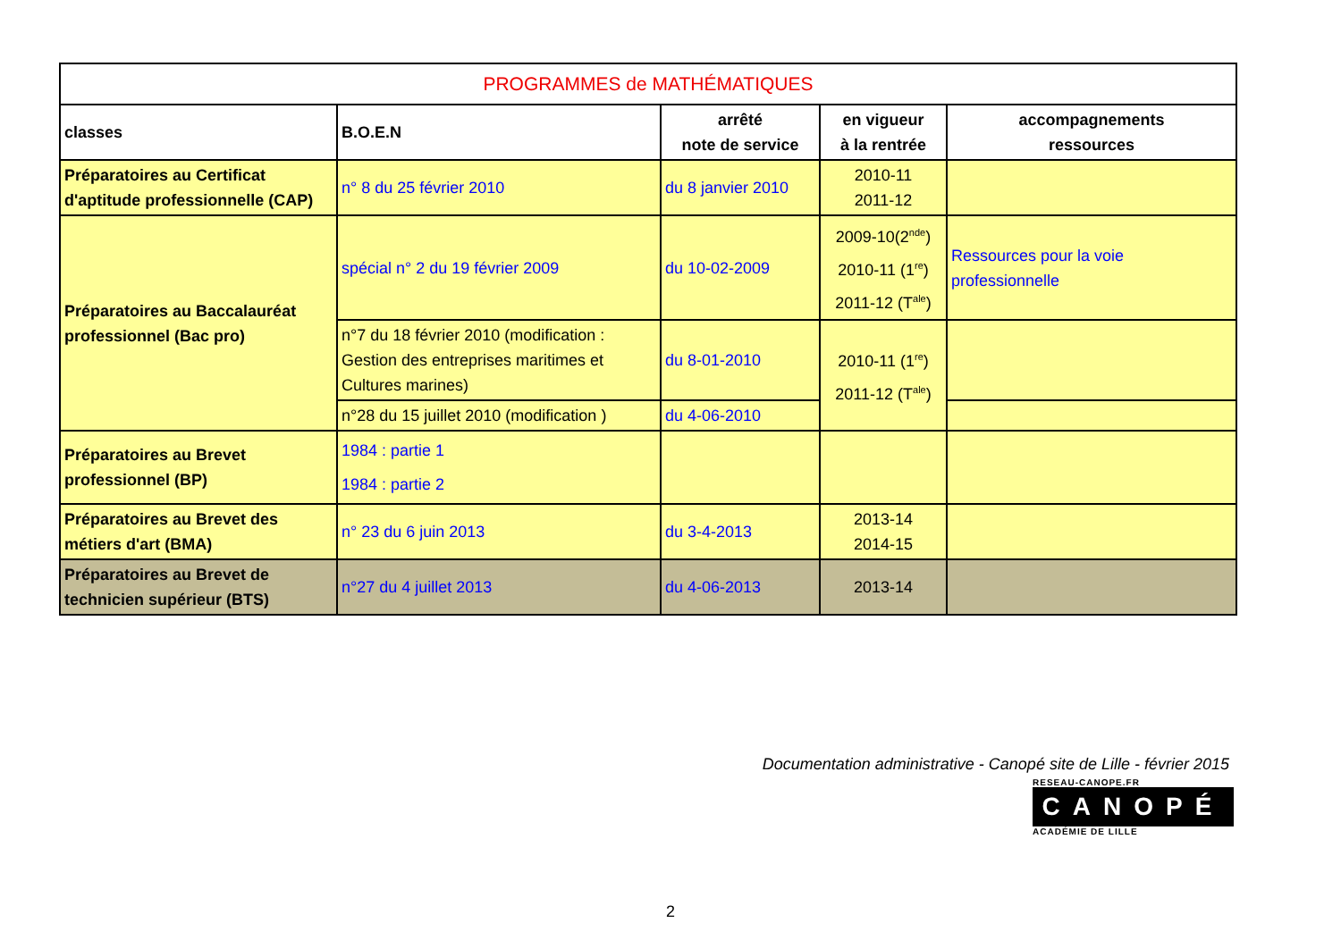| PROGRAMMES de MATHÉMATIQUES | | | | |
| classes | B.O.E.N | arrêté note de service | en vigueur à la rentrée | accompagnements ressources |
| Préparatoires au Certificat d'aptitude professionnelle (CAP) | n° 8 du 25 février 2010 | du 8 janvier 2010 | 2010-11 2011-12 | |
| Préparatoires au Baccalauréat professionnel (Bac pro) | spécial n° 2 du 19 février 2009 | du 10-02-2009 | 2009-10(2<sup>nde</sup>) 2010-11 (1<sup>re</sup>) 2011-12 (T<sup>ale</sup>) | Ressources pour la voie professionnelle |
| | n°7 du 18 février 2010 (modification : Gestion des entreprises maritimes et Cultures marines) | du 8-01-2010 | 2010-11 (1<sup>re</sup>) 2011-12 (T<sup>ale</sup>) | |
| | n°28 du 15 juillet 2010 (modification ) | du 4-06-2010 | | |
| Préparatoires au Brevet professionnel (BP) | 1984 : partie 1 1984 : partie 2 | | | |
| Préparatoires au Brevet des métiers d'art (BMA) | n° 23 du 6 juin 2013 | du 3-4-2013 | 2013-14 2014-15 | |
| Préparatoires au Brevet de technicien supérieur (BTS) | n°27 du 4 juillet 2013 | du 4-06-2013 | 2013-14 | |
Documentation administrative - Canopé site de Lille - février 2015
RESEAU-CANOPE.FR
CANOPÉ
ACADÉMIE DE LILLE
2